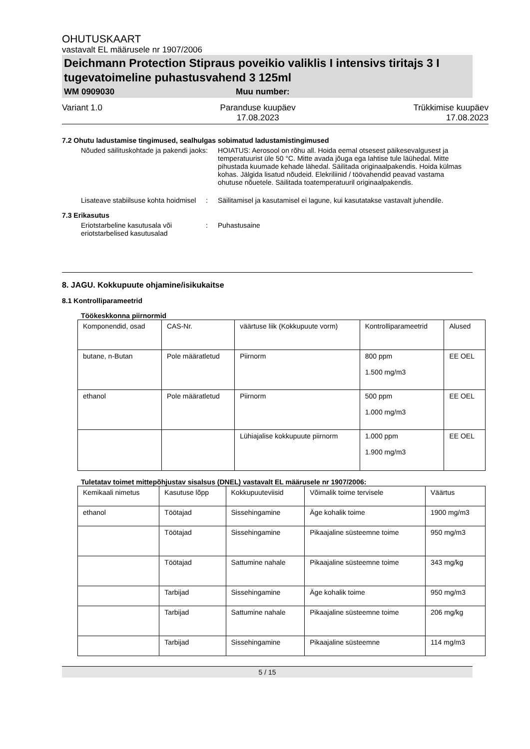OHUTUSKAART
vastavalt EL määrusele nr 1907/2006
Deichmann Protection Stipraus poveikio valiklis I intensivs tiritajs 3 I tugevatoimeline puhastusvahend 3 125ml
WM 0909030 Muu number:
Variant 1.0 Paranduse kuupäev
17.08.2023
Trükkimise kuupäev
17.08.2023
7.2 Ohutu ladustamise tingimused, sealhulgas sobimatud ladustamistingimused
Nõuded säilituskohtade ja pakendi jaoks
: HOIATUS: Aerosool on rõhu all. Hoida eemal otsesest päikesevalgusest ja temperatuurist üle 50 °C. Mitte avada jõuga ega lahtise tule läühedal. Mitte pihustada kuumade kehade lähedal. Säilitada originaalpakendis. Hoida külmas kohas. Jälgida lisatud nõudeid. Elekriliinid / töövahendid peavad vastama ohutuse nõuetele. Säilitada toatemperatuuril originaalpakendis.
Lisateave stabiilsuse kohta hoidmisel
: Säilitamisel ja kasutamisel ei lagune, kui kasutatakse vastavalt juhendile.
7.3 Erikasutus
Eriotstarbeline kasutusala või eriotstarbelised kasutusalad
: Puhastusaine
8. JAGU. Kokkupuute ohjamine/isikukaitse
8.1 Kontrolliparameetrid
Töökeskkonna piirnormid
| Komponendid, osad | CAS-Nr. | väärtuse liik (Kokkupuute vorm) | Kontrolliparameetrid | Alused |
| butane, n-Butan | Pole määratletud | Piirnorm | 800 ppm 1.500 mg/m3 | EE OEL |
| ethanol | Pole määratletud | Piirnorm | 500 ppm 1.000 mg/m3 | EE OEL |
| | | Lühiajalise kokkupuute piirnorm | 1.000 ppm 1.900 mg/m3 | EE OEL |
Tuletatav toimet mittepõhjustav sisalsus (DNEL) vastavalt EL määrusele nr 1907/2006:
| Kemikaali nimetus | Kasutuse lõpp | Kokkupuuteviisid | Võimalik toime tervisele | Väärtus |
| ethanol | Töötajad | Sissehingamine | Äge kohalik toime | 1900 mg/m3 |
| | Töötajad | Sissehingamine | Pikaajaline süsteemne toime | 950 mg/m3 |
| | Töötajad | Sattumine nahale | Pikaajaline süsteemne toime | 343 mg/kg |
| | Tarbijad | Sissehingamine | Äge kohalik toime | 950 mg/m3 |
| | Tarbijad | Sattumine nahale | Pikaajaline süsteemne toime | 206 mg/kg |
| | Tarbijad | Sissehingamine | Pikaajaline süsteemne | 114 mg/m3 |
5 / 15